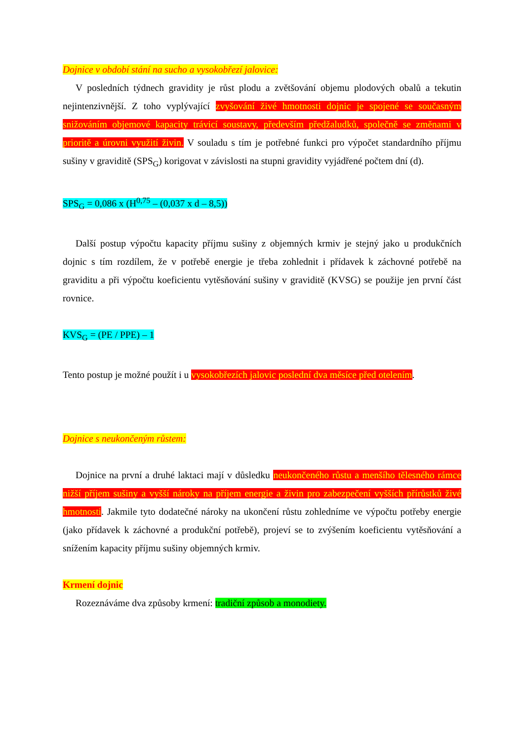Dojnice v období stání na sucho a vysokobřezí jalovice:
V posledních týdnech gravidity je růst plodu a zvětšování objemu plodových obalů a tekutin nejintenzivnější. Z toho vyplývající zvyšování živé hmotnosti dojnic je spojené se současným snižováním objemové kapacity trávicí soustavy, především předžaludků, společně se změnami v prioritě a úrovni využití živin. V souladu s tím je potřebné funkci pro výpočet standardního příjmu sušiny v graviditě (SPS<sub>G</sub>) korigovat v závislosti na stupni gravidity vyjádřené počtem dní (d).
SPS<sub>G</sub> = 0,086 x (H<sup>0,75</sup> – (0,037 x d – 8,5))
Další postup výpočtu kapacity příjmu sušiny z objemných krmiv je stejný jako u produkčních dojnic s tím rozdílem, že v potřebě energie je třeba zohlednit i přídavek k záchovné potřebě na graviditu a při výpočtu koeficientu vytěsňování sušiny v graviditě (KVSG) se použije jen první část rovnice.
KVS<sub>G</sub> = (PE / PPE) – 1
Tento postup je možné použít i u vysokobřezích jalovic poslední dva měsíce před otelením.
Dojnice s neukončeným růstem:
Dojnice na první a druhé laktaci mají v důsledku neukončeného růstu a menšího tělesného rámce nižší příjem sušiny a vyšší nároky na příjem energie a živin pro zabezpečení vyšších přírůstků živé hmotnosti. Jakmile tyto dodatečné nároky na ukončení růstu zohledníme ve výpočtu potřeby energie (jako přídavek k záchovné a produkční potřebě), projeví se to zvýšením koeficientu vytěsňování a snížením kapacity příjmu sušiny objemných krmiv.
Krmení dojnic
Rozeznáváme dva způsoby krmení: tradiční způsob a monodiety.